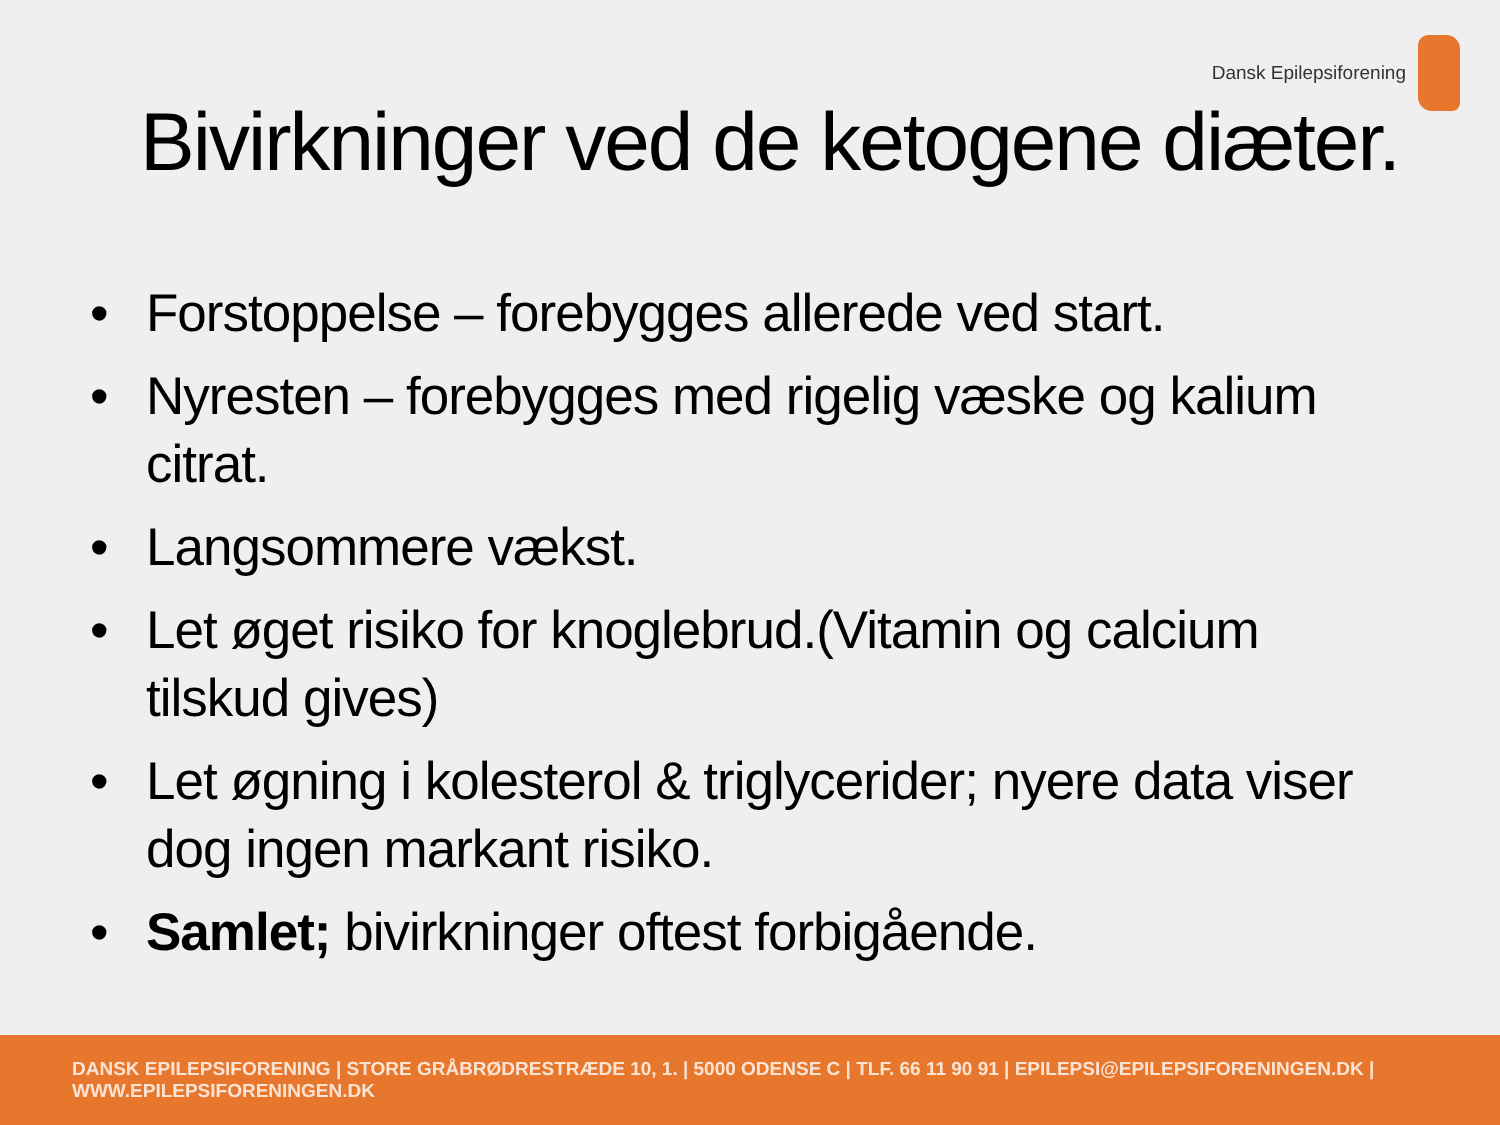Dansk Epilepsiforening
Bivirkninger ved de ketogene diæter.
• Forstoppelse – forebygges allerede ved start.
• Nyresten – forebygges med rigelig væske og kalium citrat.
• Langsommere vækst.
• Let øget risiko for knoglebrud.(Vitamin og calcium tilskud gives)
• Let øgning i kolesterol & triglycerider; nyere data viser dog ingen markant risiko.
• Samlet; bivirkninger oftest forbigående.
DANSK EPILEPSIFORENING | STORE GRÅBRØDRESTRÆDE 10, 1. | 5000 ODENSE C | TLF. 66 11 90 91 | EPILEPSI@EPILEPSIFORENINGEN.DK | WWW.EPILEPSIFORENINGEN.DK